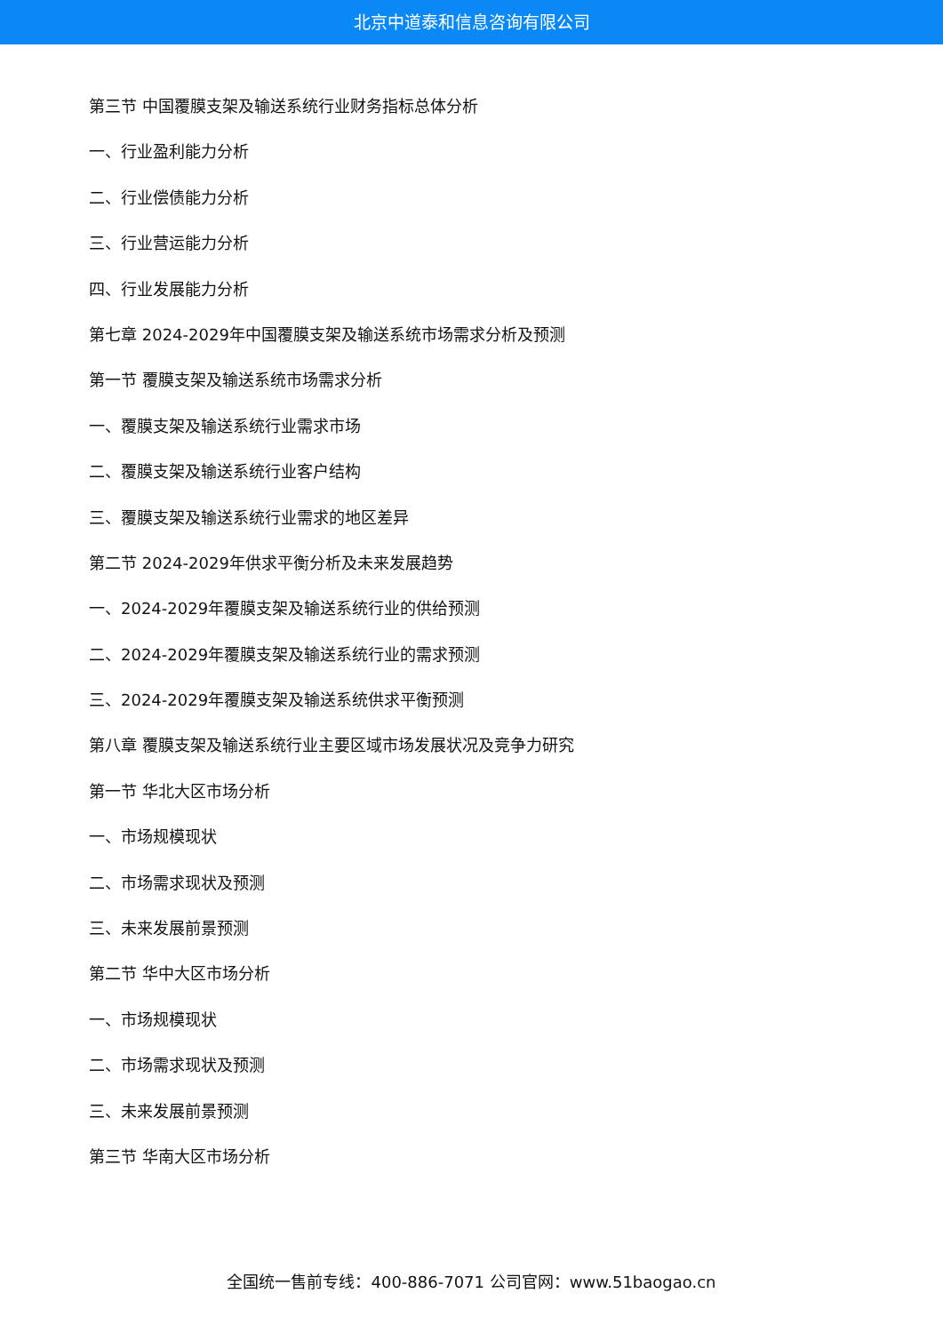北京中道泰和信息咨询有限公司
第三节 中国覆膜支架及输送系统行业财务指标总体分析
一、行业盈利能力分析
二、行业偿债能力分析
三、行业营运能力分析
四、行业发展能力分析
第七章 2024-2029年中国覆膜支架及输送系统市场需求分析及预测
第一节 覆膜支架及输送系统市场需求分析
一、覆膜支架及输送系统行业需求市场
二、覆膜支架及输送系统行业客户结构
三、覆膜支架及输送系统行业需求的地区差异
第二节 2024-2029年供求平衡分析及未来发展趋势
一、2024-2029年覆膜支架及输送系统行业的供给预测
二、2024-2029年覆膜支架及输送系统行业的需求预测
三、2024-2029年覆膜支架及输送系统供求平衡预测
第八章 覆膜支架及输送系统行业主要区域市场发展状况及竞争力研究
第一节 华北大区市场分析
一、市场规模现状
二、市场需求现状及预测
三、未来发展前景预测
第二节 华中大区市场分析
一、市场规模现状
二、市场需求现状及预测
三、未来发展前景预测
第三节 华南大区市场分析
全国统一售前专线：400-886-7071 公司官网：www.51baogao.cn